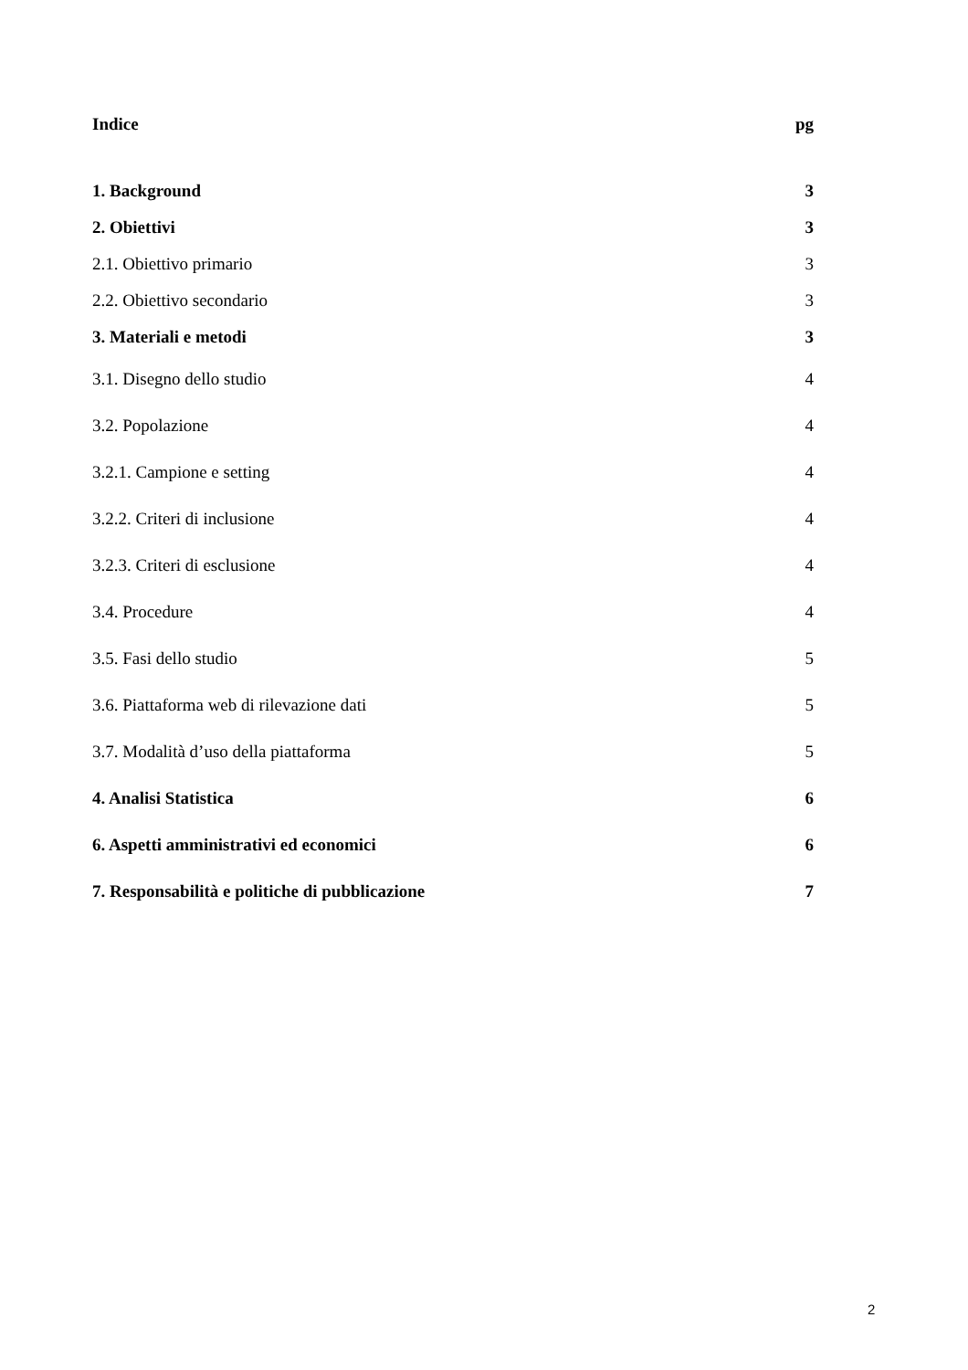Indice pg
1. Background 3
2. Obiettivi 3
2.1. Obiettivo primario 3
2.2. Obiettivo secondario 3
3. Materiali e metodi 3
3.1. Disegno dello studio 4
3.2. Popolazione 4
3.2.1. Campione e setting 4
3.2.2. Criteri di inclusione 4
3.2.3. Criteri di esclusione 4
3.4. Procedure 4
3.5. Fasi dello studio 5
3.6. Piattaforma web di rilevazione dati 5
3.7. Modalità d’uso della piattaforma 5
4. Analisi Statistica 6
6. Aspetti amministrativi ed economici 6
7. Responsabilità e politiche di pubblicazione 7
2